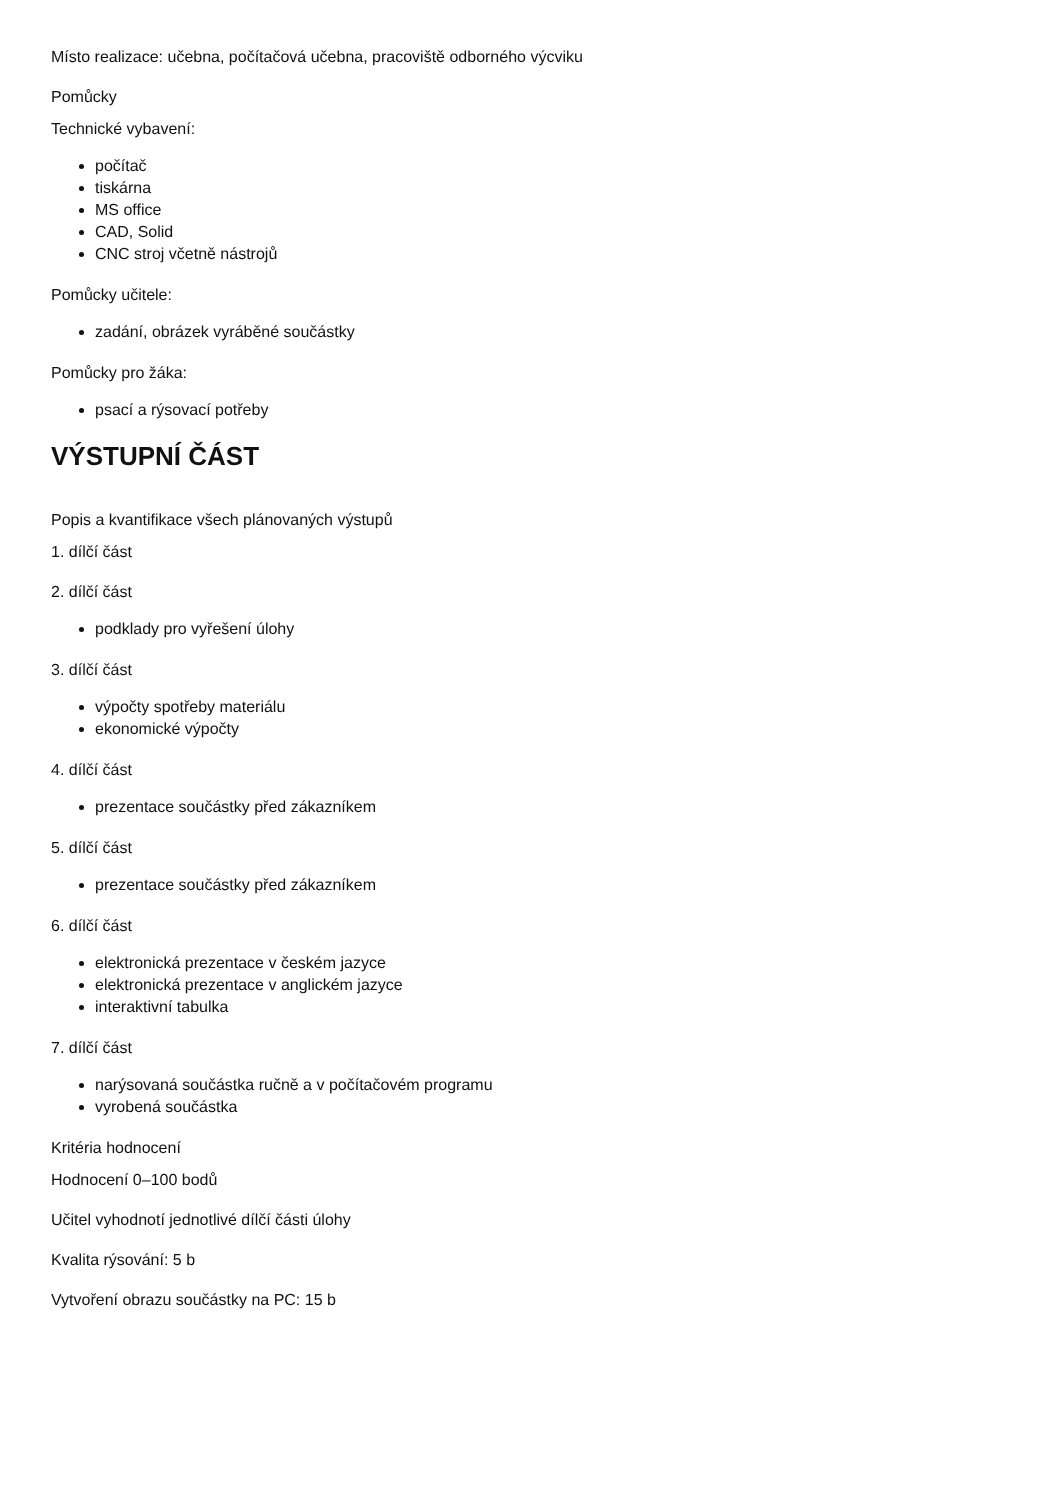Místo realizace: učebna, počítačová učebna, pracoviště odborného výcviku
Pomůcky
Technické vybavení:
počítač
tiskárna
MS office
CAD, Solid
CNC stroj včetně nástrojů
Pomůcky učitele:
zadání, obrázek vyráběné součástky
Pomůcky pro žáka:
psací a rýsovací potřeby
VÝSTUPNÍ ČÁST
Popis a kvantifikace všech plánovaných výstupů
1. dílčí část
2. dílčí část
podklady pro vyřešení úlohy
3. dílčí část
výpočty spotřeby materiálu
ekonomické výpočty
4. dílčí část
prezentace součástky před zákazníkem
5. dílčí část
prezentace součástky před zákazníkem
6. dílčí část
elektronická prezentace v českém jazyce
elektronická prezentace v anglickém jazyce
interaktivní tabulka
7. dílčí část
narýsovaná součástka ručně a v počítačovém programu
vyrobená součástka
Kritéria hodnocení
Hodnocení 0–100 bodů
Učitel vyhodnotí jednotlivé dílčí části úlohy
Kvalita rýsování: 5 b
Vytvoření obrazu součástky na PC: 15 b